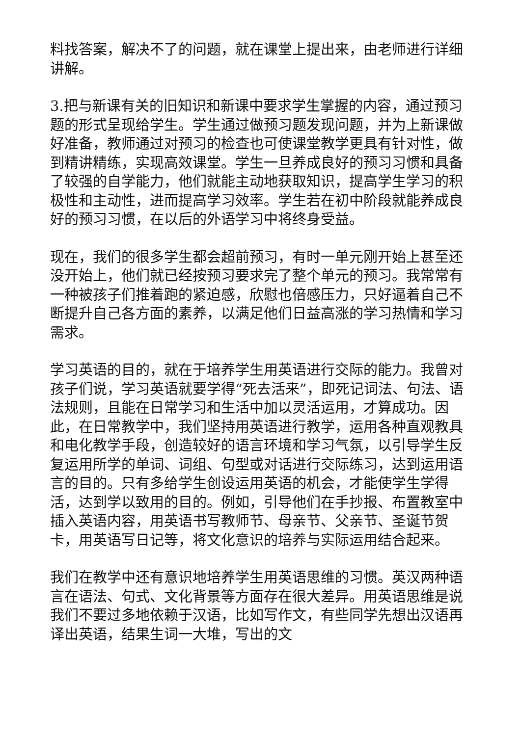料找答案，解决不了的问题，就在课堂上提出来，由老师进行详细讲解。
3.把与新课有关的旧知识和新课中要求学生掌握的内容，通过预习题的形式呈现给学生。学生通过做预习题发现问题，并为上新课做好准备，教师通过对预习的检查也可使课堂教学更具有针对性，做到精讲精练，实现高效课堂。学生一旦养成良好的预习习惯和具备了较强的自学能力，他们就能主动地获取知识，提高学生学习的积极性和主动性，进而提高学习效率。学生若在初中阶段就能养成良好的预习习惯，在以后的外语学习中将终身受益。
现在，我们的很多学生都会超前预习，有时一单元刚开始上甚至还没开始上，他们就已经按预习要求完了整个单元的预习。我常常有一种被孩子们推着跑的紧迫感，欣慰也倍感压力，只好逼着自己不断提升自己各方面的素养，以满足他们日益高涨的学习热情和学习需求。
学习英语的目的，就在于培养学生用英语进行交际的能力。我曾对孩子们说，学习英语就要学得“死去活来”，即死记词法、句法、语法规则，且能在日常学习和生活中加以灵活运用，才算成功。因此，在日常教学中，我们坚持用英语进行教学，运用各种直观教具和电化教学手段，创造较好的语言环境和学习气氛，以引导学生反复运用所学的单词、词组、句型或对话进行交际练习，达到运用语言的目的。只有多给学生创设运用英语的机会，才能使学生学得活，达到学以致用的目的。例如，引导他们在手抄报、布置教室中插入英语内容，用英语书写教师节、母亲节、父亲节、圣诞节贺卡，用英语写日记等，将文化意识的培养与实际运用结合起来。
我们在教学中还有意识地培养学生用英语思维的习惯。英汉两种语言在语法、句式、文化背景等方面存在很大差异。用英语思维是说我们不要过多地依赖于汉语，比如写作文，有些同学先想出汉语再译出英语，结果生词一大堆，写出的文